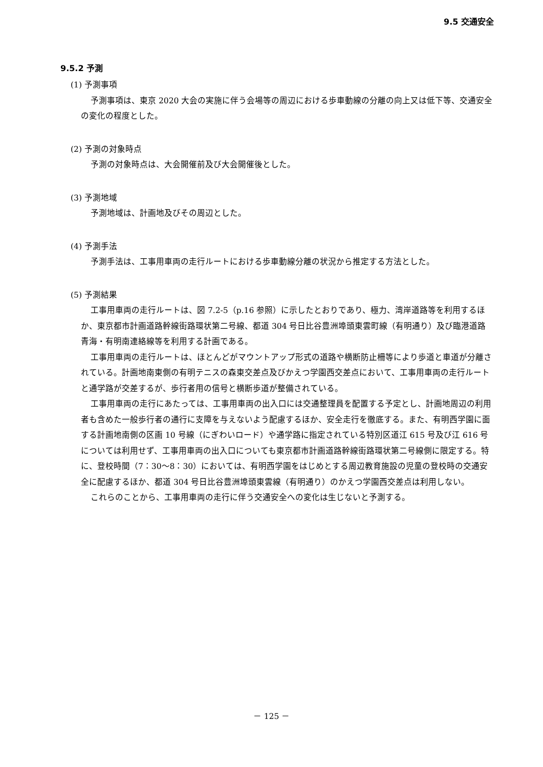9.5 交通安全
9.5.2 予測
(1) 予測事項
予測事項は、東京 2020 大会の実施に伴う会場等の周辺における歩車動線の分離の向上又は低下等、交通安全の変化の程度とした。
(2) 予測の対象時点
予測の対象時点は、大会開催前及び大会開催後とした。
(3) 予測地域
予測地域は、計画地及びその周辺とした。
(4) 予測手法
予測手法は、工事用車両の走行ルートにおける歩車動線分離の状況から推定する方法とした。
(5) 予測結果
工事用車両の走行ルートは、図 7.2-5（p.16 参照）に示したとおりであり、極力、湾岸道路等を利用するほか、東京都市計画道路幹線街路環状第二号線、都道 304 号日比谷豊洲埠頭東雲町線（有明通り）及び臨港道路 青海・有明南連絡線等を利用する計画である。
工事用車両の走行ルートは、ほとんどがマウントアップ形式の道路や横断防止柵等により歩道と車道が分離されている。計画地南東側の有明テニスの森東交差点及びかえつ学園西交差点において、工事用車両の走行ルートと通学路が交差するが、歩行者用の信号と横断歩道が整備されている。
工事用車両の走行にあたっては、工事用車両の出入口には交通整理員を配置する予定とし、計画地周辺の利用者も含めた一般歩行者の通行に支障を与えないよう配慮するほか、安全走行を徹底する。また、有明西学園に面する計画地南側の区画 10 号線（にぎわいロード）や通学路に指定されている特別区道江 615 号及び江 616 号については利用せず、工事用車両の出入口についても東京都市計画道路幹線街路環状第二号線側に限定する。特に、登校時間（7：30～8：30）においては、有明西学園をはじめとする周辺教育施設の児童の登校時の交通安全に配慮するほか、都道 304 号日比谷豊洲埠頭東雲線（有明通り）のかえつ学園西交差点は利用しない。
これらのことから、工事用車両の走行に伴う交通安全への変化は生じないと予測する。
－ 125 －